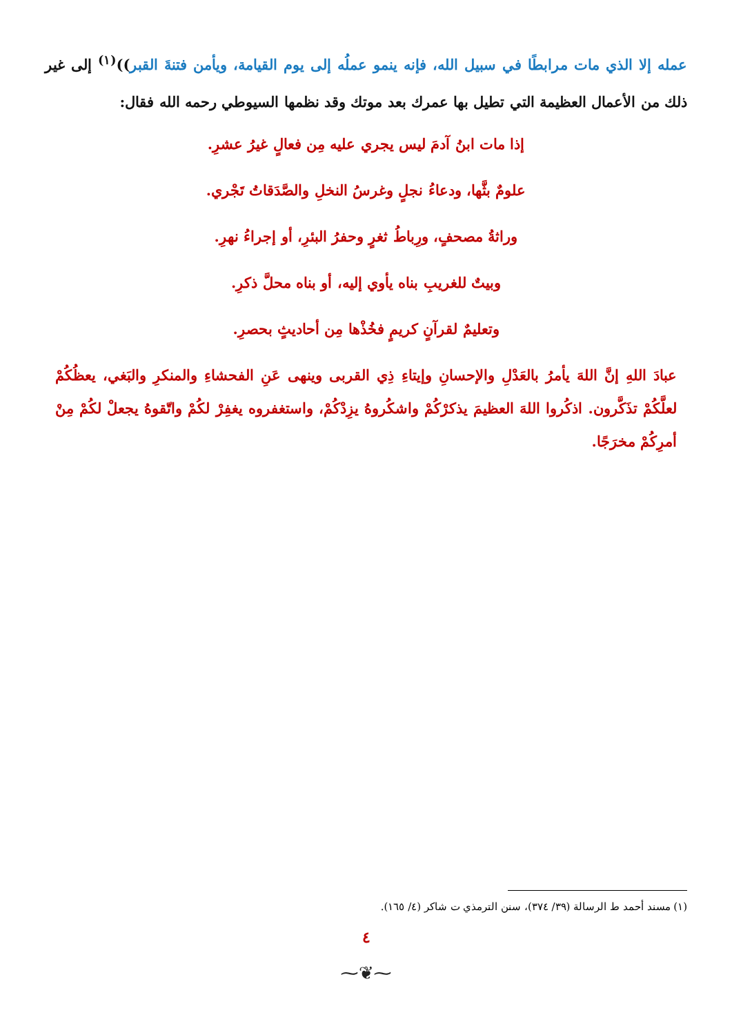عمله إلا الذي مات مرابطًا في سبيل الله، فإنه ينمو عملُه إلى يوم القيامة، ويأمن فتنةَ القبر))<sup>(١)</sup> إلى غير ذلك من الأعمال العظيمة التي تطيل بها عمرك بعد موتك وقد نظمها السيوطي رحمه الله فقال:
إذا مات ابنُ آدمَ ليس يجري عليه مِن فعالٍ غيرُ عشرِ.
علومٌ بثَّها، ودعاءُ نجلٍ وغرسُ النخلِ والصَّدَقاتُ تَجْري.
وراثةُ مصحفٍ، ورِباطُ ثغرٍ وحفرُ البئرِ، أو إجراءُ نهرِ.
وبيتٌ للغريبِ بناه يأوي إليه، أو بناه محلَّ ذكرِ.
وتعليمٌ لقرآنٍ كريمٍ فخُذْها مِن أحاديثٍ بحصرِ.
عبادَ اللهِ إنَّ اللهَ يأمرُ بالعَدْلِ والإحسانِ وإيتاءِ ذِي القربى وينهى عَنِ الفحشاءِ والمنكرِ والبَغي، يعظُكُمْ لعلَّكُمْ تذَكَّرون. اذكُروا اللهَ العظيمَ يذكرْكُمْ واشكُروهُ يزِدْكُمْ، واستغفروه يغفِرْ لكُمْ واتّقوهُ يجعلْ لكُمْ مِنْ أمرِكُمْ مخرَجًا.
(١) مسند أحمد ط الرسالة (٣٩/ ٣٧٤)، سنن الترمذي ت شاكر (٤/ ١٦٥).
٤
⁓❦⁓